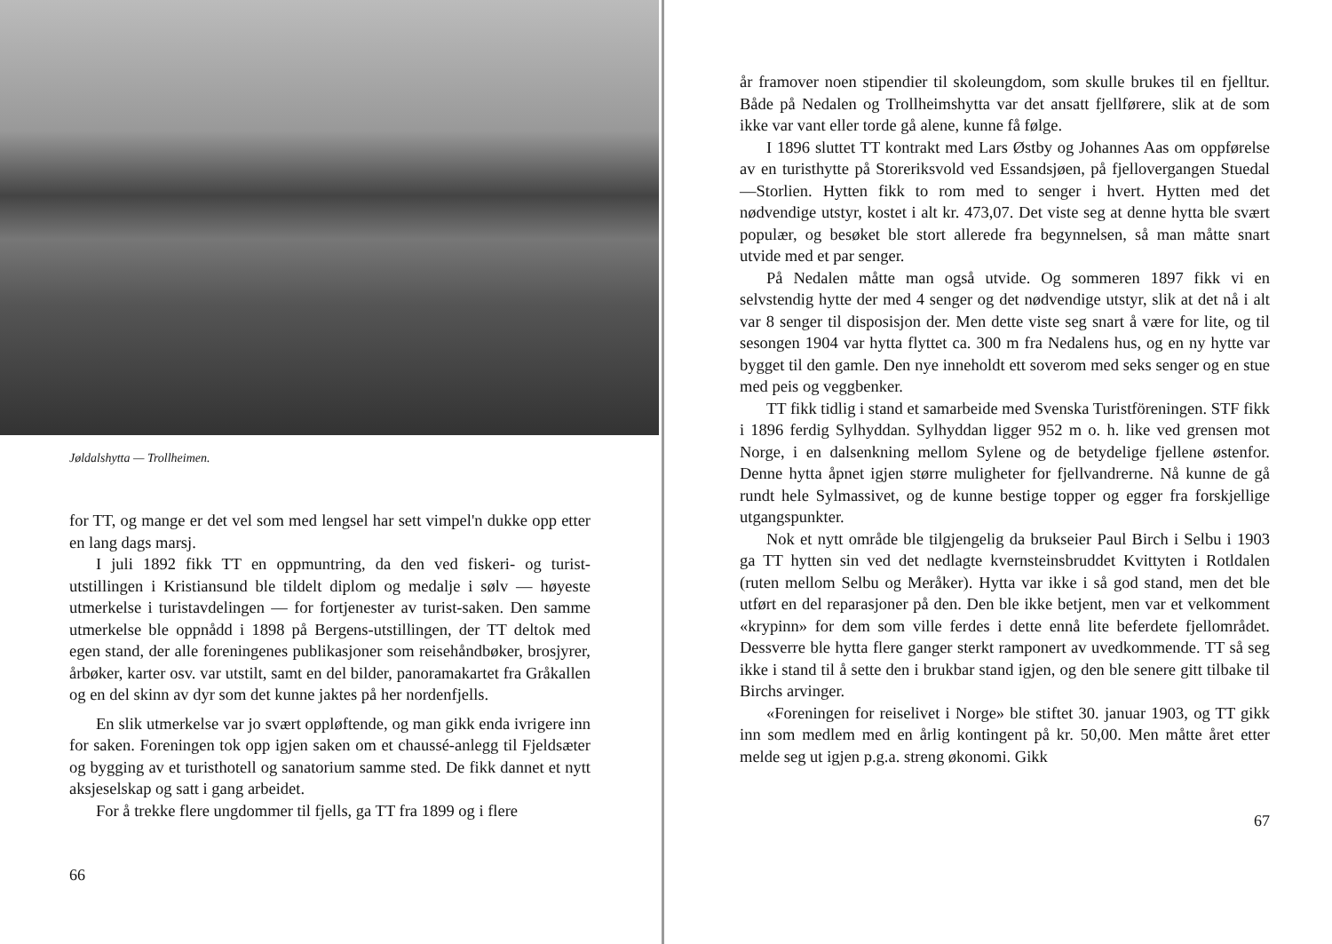Jøldalshytta — Trollheimen.
for TT, og mange er det vel som med lengsel har sett vimpel'n dukke opp etter en lang dags marsj.
I juli 1892 fikk TT en oppmuntring, da den ved fiskeri- og turist-utstillingen i Kristiansund ble tildelt diplom og medalje i sølv — høyeste utmerkelse i turistavdelingen — for fortjenester av turist-saken. Den samme utmerkelse ble oppnådd i 1898 på Bergens-utstillingen, der TT deltok med egen stand, der alle foreningenes publikasjoner som reisehåndbøker, brosjyrer, årbøker, karter osv. var utstilt, samt en del bilder, panoramakartet fra Gråkallen og en del skinn av dyr som det kunne jaktes på her nordenfjells.
En slik utmerkelse var jo svært oppløftende, og man gikk enda ivrigere inn for saken. Foreningen tok opp igjen saken om et chaussé-anlegg til Fjeldsæter og bygging av et turisthotell og sanatorium samme sted. De fikk dannet et nytt aksjeselskap og satt i gang arbeidet.
For å trekke flere ungdommer til fjells, ga TT fra 1899 og i flere
66
år framover noen stipendier til skoleungdom, som skulle brukes til en fjelltur. Både på Nedalen og Trollheimshytta var det ansatt fjellførere, slik at de som ikke var vant eller torde gå alene, kunne få følge.
I 1896 sluttet TT kontrakt med Lars Østby og Johannes Aas om oppførelse av en turisthytte på Storeriksvold ved Essandsjøen, på fjellovergangen Stuedal—Storlien. Hytten fikk to rom med to senger i hvert. Hytten med det nødvendige utstyr, kostet i alt kr. 473,07. Det viste seg at denne hytta ble svært populær, og besøket ble stort allerede fra begynnelsen, så man måtte snart utvide med et par senger.
På Nedalen måtte man også utvide. Og sommeren 1897 fikk vi en selvstendig hytte der med 4 senger og det nødvendige utstyr, slik at det nå i alt var 8 senger til disposisjon der. Men dette viste seg snart å være for lite, og til sesongen 1904 var hytta flyttet ca. 300 m fra Nedalens hus, og en ny hytte var bygget til den gamle. Den nye inneholdt ett soverom med seks senger og en stue med peis og veggbenker.
TT fikk tidlig i stand et samarbeide med Svenska Turistföreningen. STF fikk i 1896 ferdig Sylhyddan. Sylhyddan ligger 952 m o. h. like ved grensen mot Norge, i en dalsenkning mellom Sylene og de betydelige fjellene østenfor. Denne hytta åpnet igjen større muligheter for fjellvandrerne. Nå kunne de gå rundt hele Sylmassivet, og de kunne bestige topper og egger fra forskjellige utgangspunkter.
Nok et nytt område ble tilgjengelig da brukseier Paul Birch i Selbu i 1903 ga TT hytten sin ved det nedlagte kvernsteinsbruddet Kvittyten i Rotldalen (ruten mellom Selbu og Meråker). Hytta var ikke i så god stand, men det ble utført en del reparasjoner på den. Den ble ikke betjent, men var et velkomment «krypinn» for dem som ville ferdes i dette ennå lite beferdete fjellområdet. Dessverre ble hytta flere ganger sterkt ramponert av uvedkommende. TT så seg ikke i stand til å sette den i brukbar stand igjen, og den ble senere gitt tilbake til Birchs arvinger.
«Foreningen for reiselivet i Norge» ble stiftet 30. januar 1903, og TT gikk inn som medlem med en årlig kontingent på kr. 50,00. Men måtte året etter melde seg ut igjen p.g.a. streng økonomi. Gikk
67